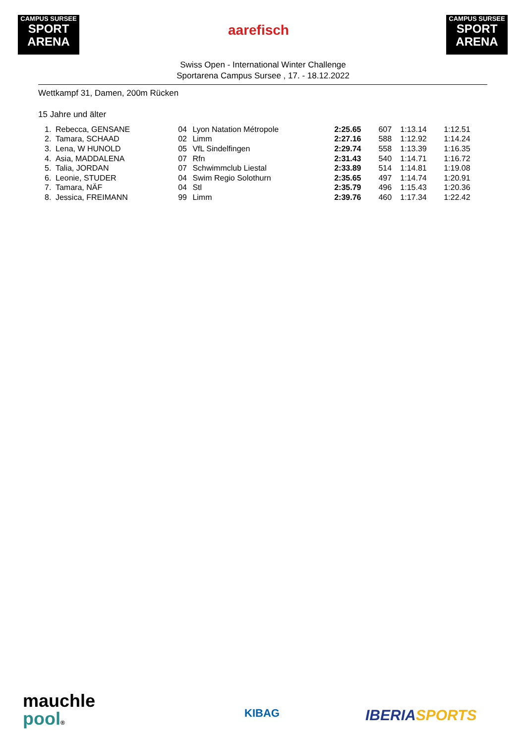CAMPUS SURSEE
SPORT
ARENA
aarefisch
CAMPUS SURSEE
SPORT
ARENA
Swiss Open - International Winter Challenge
Sportarena Campus Sursee , 17. - 18.12.2022
Wettkampf 31, Damen, 200m Rücken
15 Jahre und älter
| 1. | Rebecca, GENSANE | 04 | Lyon Natation Métropole | 2:25.65 | 607 | 1:13.14 | 1:12.51 |
| 2. | Tamara, SCHAAD | 02 | Limm | 2:27.16 | 588 | 1:12.92 | 1:14.24 |
| 3. | Lena, W HUNOLD | 05 | VfL Sindelfingen | 2:29.74 | 558 | 1:13.39 | 1:16.35 |
| 4. | Asia, MADDALENA | 07 | Rfn | 2:31.43 | 540 | 1:14.71 | 1:16.72 |
| 5. | Talia, JORDAN | 07 | Schwimmclub Liestal | 2:33.89 | 514 | 1:14.81 | 1:19.08 |
| 6. | Leonie, STUDER | 04 | Swim Regio Solothurn | 2:35.65 | 497 | 1:14.74 | 1:20.91 |
| 7. | Tamara, NÄF | 04 | Stl | 2:35.79 | 496 | 1:15.43 | 1:20.36 |
| 8. | Jessica, FREIMANN | 99 | Limm | 2:39.76 | 460 | 1:17.34 | 1:22.42 |
mauchle
pool®
KIBAG IBERIA SPORTS